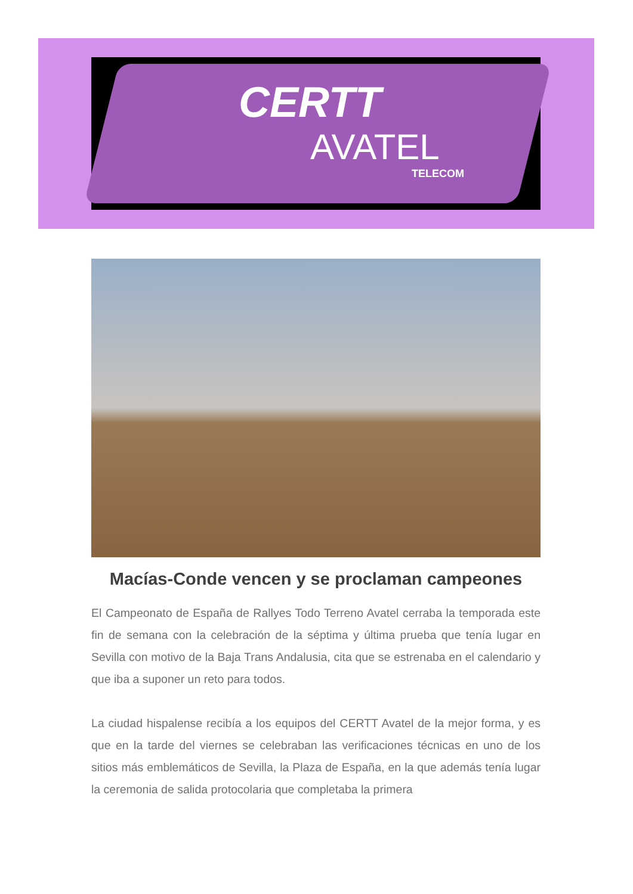CERTT
AVATEL
TELECOM
Macías-Conde vencen y se proclaman campeones
El Campeonato de España de Rallyes Todo Terreno Avatel cerraba la temporada este fin de semana con la celebración de la séptima y última prueba que tenía lugar en Sevilla con motivo de la Baja Trans Andalusia, cita que se estrenaba en el calendario y que iba a suponer un reto para todos.
La ciudad hispalense recibía a los equipos del CERTT Avatel de la mejor forma, y es que en la tarde del viernes se celebraban las verificaciones técnicas en uno de los sitios más emblemáticos de Sevilla, la Plaza de España, en la que además tenía lugar la ceremonia de salida protocolaria que completaba la primera